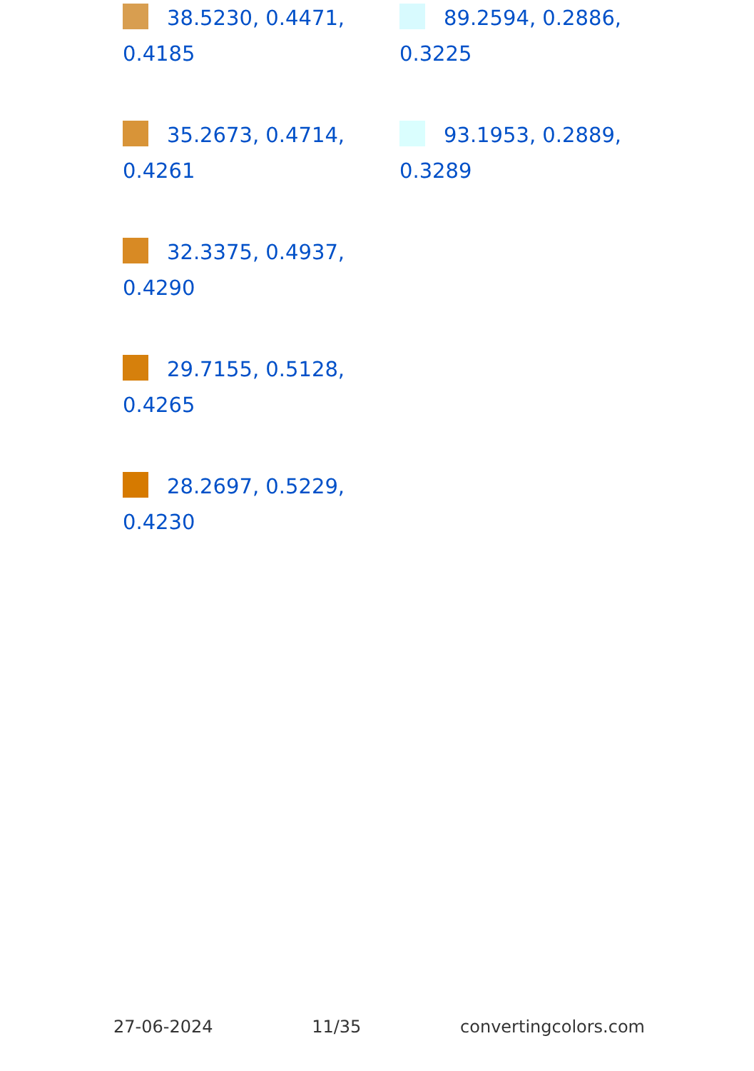38.5230, 0.4471, 0.4185
35.2673, 0.4714, 0.4261
32.3375, 0.4937, 0.4290
29.7155, 0.5128, 0.4265
28.2697, 0.5229, 0.4230
89.2594, 0.2886, 0.3225
93.1953, 0.2889, 0.3289
27-06-2024 11/35 convertingcolors.com